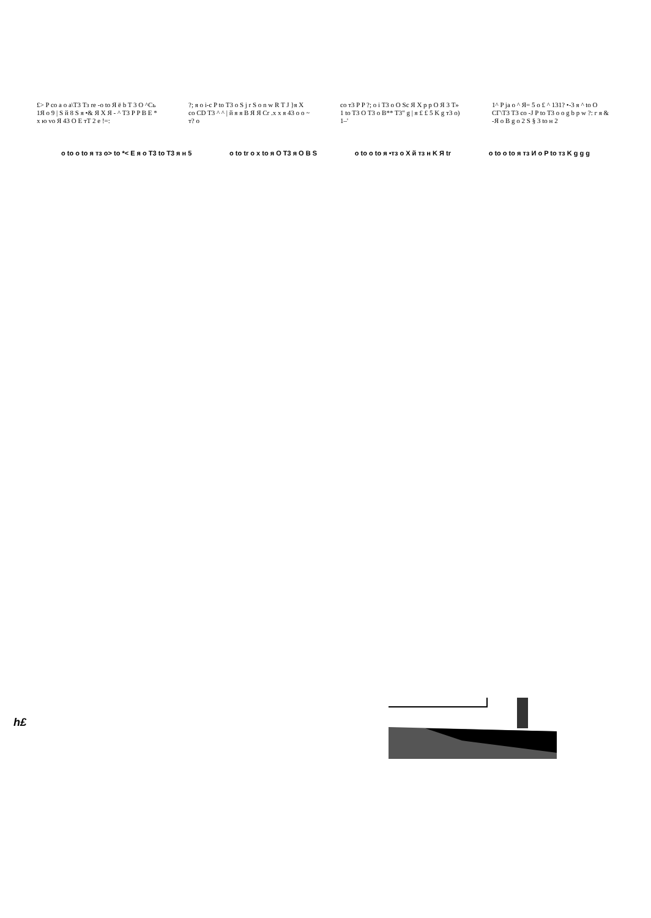£> P co a o a\T3 Tз re -o to Я ë b T 3 O ^Cь 1Я o 9 | S й 8 S я •& Я X Я - ^ T3 P P B E * x ю vo Я 43 O E тT 2 e !=:
?; я o i-c P to T3 o S j r S o n w R T J }я X co CD T3 ^ ^ | й я я B Я Я Cr .x x я 43 o o ~ т? o
co т3 P P ?; o i T3 o O Sc Я X p p O Я 3 T» 1 to T3 O T3 o B** T3" g | я £ £ 5 K g т3 o) 1–'
1^ P ja o ^ Я= 5 o £ ^ 131? •-3 я ^ to O СГ\T3 T3 co -J P to T3 o o g b p w ?: г я & -Я o B g o 2 S § 3 to н 2
o to o to я тз o> to *< E я o T3 to T3 я н 5
o to tr o x to я O T3 я O B S o to o to я •тз o X й тз н K Я tr
o to o to я тз И o P to тз K g g g
h£